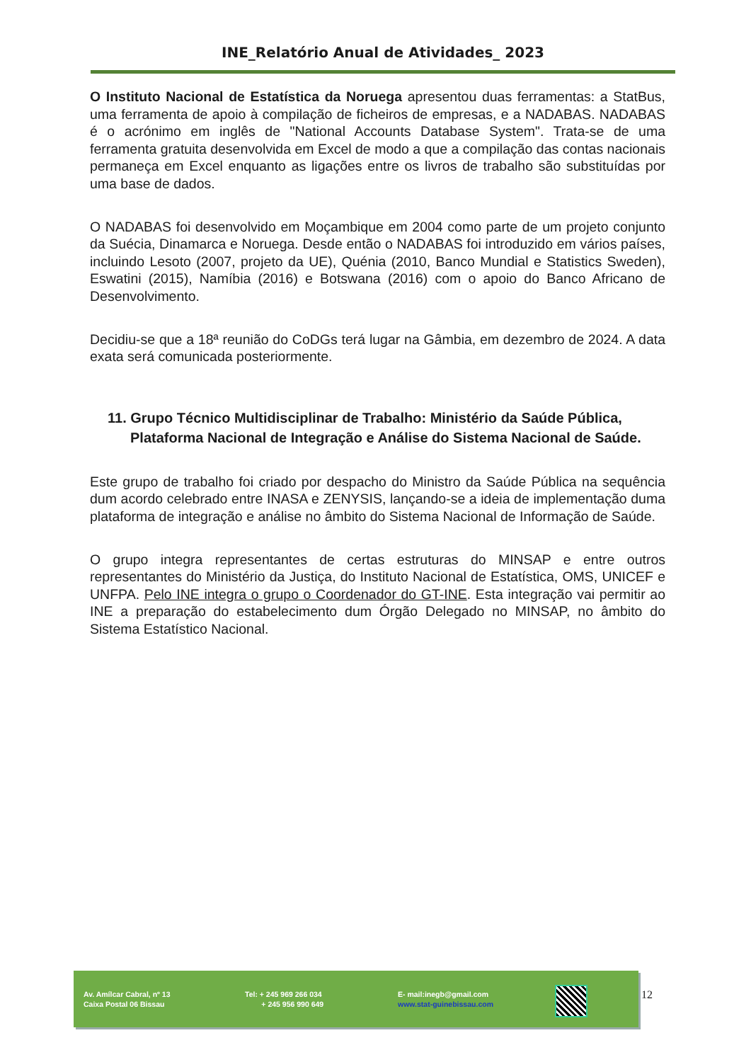INE_Relatório Anual de Atividades_ 2023
O Instituto Nacional de Estatística da Noruega apresentou duas ferramentas: a StatBus, uma ferramenta de apoio à compilação de ficheiros de empresas, e a NADABAS. NADABAS é o acrónimo em inglês de "National Accounts Database System". Trata-se de uma ferramenta gratuita desenvolvida em Excel de modo a que a compilação das contas nacionais permaneça em Excel enquanto as ligações entre os livros de trabalho são substituídas por uma base de dados.
O NADABAS foi desenvolvido em Moçambique em 2004 como parte de um projeto conjunto da Suécia, Dinamarca e Noruega. Desde então o NADABAS foi introduzido em vários países, incluindo Lesoto (2007, projeto da UE), Quénia (2010, Banco Mundial e Statistics Sweden), Eswatini (2015), Namíbia (2016) e Botswana (2016) com o apoio do Banco Africano de Desenvolvimento.
Decidiu-se que a 18ª reunião do CoDGs terá lugar na Gâmbia, em dezembro de 2024. A data exata será comunicada posteriormente.
11. Grupo Técnico Multidisciplinar de Trabalho: Ministério da Saúde Pública, Plataforma Nacional de Integração e Análise do Sistema Nacional de Saúde.
Este grupo de trabalho foi criado por despacho do Ministro da Saúde Pública na sequência dum acordo celebrado entre INASA e ZENYSIS, lançando-se a ideia de implementação duma plataforma de integração e análise no âmbito do Sistema Nacional de Informação de Saúde.
O grupo integra representantes de certas estruturas do MINSAP e entre outros representantes do Ministério da Justiça, do Instituto Nacional de Estatística, OMS, UNICEF e UNFPA. Pelo INE integra o grupo o Coordenador do GT-INE. Esta integração vai permitir ao INE a preparação do estabelecimento dum Órgão Delegado no MINSAP, no âmbito do Sistema Estatístico Nacional.
Av. Amílcar Cabral, nº 13
Caixa Postal 06 Bissau
Tel: + 245 969 266 034
+ 245 956 990 649
E- mail:inegb@gmail.com
www.stat-guinebissau.com
12